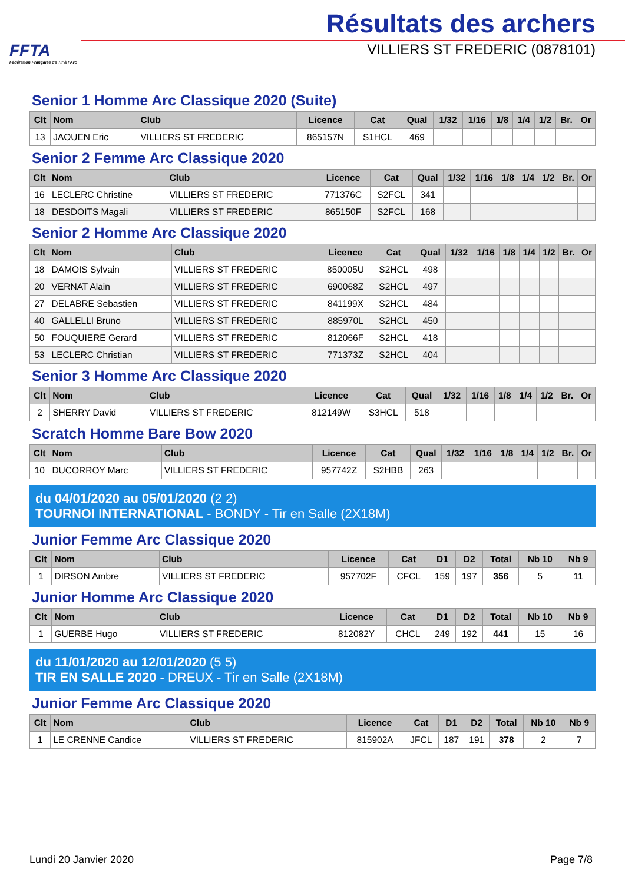FFTA
Fédération Française de Tir à l'Arc
Résultats des archers
VILLIERS ST FREDERIC (0878101)
Senior 1 Homme Arc Classique 2020 (Suite)
| Clt | Nom | Club | Licence | Cat | Qual | 1/32 | 1/16 | 1/8 | 1/4 | 1/2 | Br. | Or |
| --- | --- | --- | --- | --- | --- | --- | --- | --- | --- | --- | --- | --- |
| 13 | JAOUEN Eric | VILLIERS ST FREDERIC | 865157N | S1HCL | 469 | | | | | | | |
Senior 2 Femme Arc Classique 2020
| Clt | Nom | Club | Licence | Cat | Qual | 1/32 | 1/16 | 1/8 | 1/4 | 1/2 | Br. | Or |
| --- | --- | --- | --- | --- | --- | --- | --- | --- | --- | --- | --- | --- |
| 16 | LECLERC Christine | VILLIERS ST FREDERIC | 771376C | S2FCL | 341 | | | | | | | |
| 18 | DESDOITS Magali | VILLIERS ST FREDERIC | 865150F | S2FCL | 168 | | | | | | | |
Senior 2 Homme Arc Classique 2020
| Clt | Nom | Club | Licence | Cat | Qual | 1/32 | 1/16 | 1/8 | 1/4 | 1/2 | Br. | Or |
| --- | --- | --- | --- | --- | --- | --- | --- | --- | --- | --- | --- | --- |
| 18 | DAMOIS Sylvain | VILLIERS ST FREDERIC | 850005U | S2HCL | 498 | | | | | | | |
| 20 | VERNAT Alain | VILLIERS ST FREDERIC | 690068Z | S2HCL | 497 | | | | | | | |
| 27 | DELABRE Sebastien | VILLIERS ST FREDERIC | 841199X | S2HCL | 484 | | | | | | | |
| 40 | GALLELLI Bruno | VILLIERS ST FREDERIC | 885970L | S2HCL | 450 | | | | | | | |
| 50 | FOUQUIERE Gerard | VILLIERS ST FREDERIC | 812066F | S2HCL | 418 | | | | | | | |
| 53 | LECLERC Christian | VILLIERS ST FREDERIC | 771373Z | S2HCL | 404 | | | | | | | |
Senior 3 Homme Arc Classique 2020
| Clt | Nom | Club | Licence | Cat | Qual | 1/32 | 1/16 | 1/8 | 1/4 | 1/2 | Br. | Or |
| --- | --- | --- | --- | --- | --- | --- | --- | --- | --- | --- | --- | --- |
| 2 | SHERRY David | VILLIERS ST FREDERIC | 812149W | S3HCL | 518 | | | | | | | |
Scratch Homme Bare Bow 2020
| Clt | Nom | Club | Licence | Cat | Qual | 1/32 | 1/16 | 1/8 | 1/4 | 1/2 | Br. | Or |
| --- | --- | --- | --- | --- | --- | --- | --- | --- | --- | --- | --- | --- |
| 10 | DUCORROY Marc | VILLIERS ST FREDERIC | 957742Z | S2HBB | 263 | | | | | | | |
du 04/01/2020 au 05/01/2020 (2 2)
TOURNOI INTERNATIONAL - BONDY - Tir en Salle (2X18M)
Junior Femme Arc Classique 2020
| Clt | Nom | Club | Licence | Cat | D1 | D2 | Total | Nb 10 | Nb 9 |
| --- | --- | --- | --- | --- | --- | --- | --- | --- | --- |
| 1 | DIRSON Ambre | VILLIERS ST FREDERIC | 957702F | CFCL | 159 | 197 | 356 | 5 | 11 |
Junior Homme Arc Classique 2020
| Clt | Nom | Club | Licence | Cat | D1 | D2 | Total | Nb 10 | Nb 9 |
| --- | --- | --- | --- | --- | --- | --- | --- | --- | --- |
| 1 | GUERBE Hugo | VILLIERS ST FREDERIC | 812082Y | CHCL | 249 | 192 | 441 | 15 | 16 |
du 11/01/2020 au 12/01/2020 (5 5)
TIR EN SALLE 2020 - DREUX - Tir en Salle (2X18M)
Junior Femme Arc Classique 2020
| Clt | Nom | Club | Licence | Cat | D1 | D2 | Total | Nb 10 | Nb 9 |
| --- | --- | --- | --- | --- | --- | --- | --- | --- | --- |
| 1 | LE CRENNE Candice | VILLIERS ST FREDERIC | 815902A | JFCL | 187 | 191 | 378 | 2 | 7 |
Lundi 20 Janvier 2020 Page 7/8